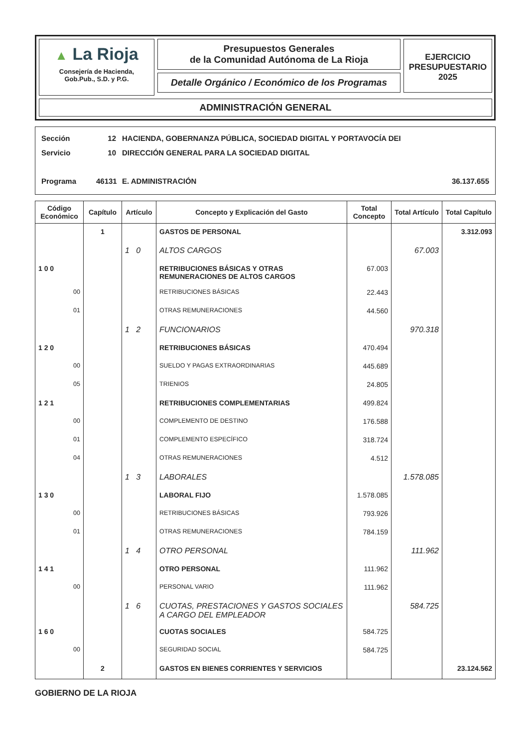▲ La Rioja
Consejería de Hacienda,
Gob.Pub., S.D. y P.G.
Presupuestos Generales
de la Comunidad Autónoma de La Rioja
Detalle Orgánico / Económico de los Programas
EJERCICIO
PRESUPUESTARIO
2025
ADMINISTRACIÓN GENERAL
Sección 12 HACIENDA, GOBERNANZA PÚBLICA, SOCIEDAD DIGITAL Y PORTAVOCÍA DEI
Servicio 10 DIRECCIÓN GENERAL PARA LA SOCIEDAD DIGITAL
Programa 46131 E. ADMINISTRACIÓN 36.137.655
| Código Económico | Capítulo | Artículo | Concepto y Explicación del Gasto | Total Concepto | Total Artículo | Total Capítulo |
| --- | --- | --- | --- | --- | --- | --- |
| | 1 | | GASTOS DE PERSONAL | | | 3.312.093 |
| | | 1 0 | ALTOS CARGOS | | 67.003 | |
| 1 0 0 | | | RETRIBUCIONES BÁSICAS Y OTRAS REMUNERACIONES DE ALTOS CARGOS | 67.003 | | |
| 00 | | | RETRIBUCIONES BÁSICAS | 22.443 | | |
| 01 | | | OTRAS REMUNERACIONES | 44.560 | | |
| | | 1 2 | FUNCIONARIOS | | 970.318 | |
| 1 2 0 | | | RETRIBUCIONES BÁSICAS | 470.494 | | |
| 00 | | | SUELDO Y PAGAS EXTRAORDINARIAS | 445.689 | | |
| 05 | | | TRIENIOS | 24.805 | | |
| 1 2 1 | | | RETRIBUCIONES COMPLEMENTARIAS | 499.824 | | |
| 00 | | | COMPLEMENTO DE DESTINO | 176.588 | | |
| 01 | | | COMPLEMENTO ESPECÍFICO | 318.724 | | |
| 04 | | | OTRAS REMUNERACIONES | 4.512 | | |
| | | 1 3 | LABORALES | | 1.578.085 | |
| 1 3 0 | | | LABORAL FIJO | 1.578.085 | | |
| 00 | | | RETRIBUCIONES BÁSICAS | 793.926 | | |
| 01 | | | OTRAS REMUNERACIONES | 784.159 | | |
| | | 1 4 | OTRO PERSONAL | | 111.962 | |
| 1 4 1 | | | OTRO PERSONAL | 111.962 | | |
| 00 | | | PERSONAL VARIO | 111.962 | | |
| | | 1 6 | CUOTAS, PRESTACIONES Y GASTOS SOCIALES A CARGO DEL EMPLEADOR | | 584.725 | |
| 1 6 0 | | | CUOTAS SOCIALES | 584.725 | | |
| 00 | | | SEGURIDAD SOCIAL | 584.725 | | |
| | 2 | | GASTOS EN BIENES CORRIENTES Y SERVICIOS | | | 23.124.562 |
GOBIERNO DE LA RIOJA